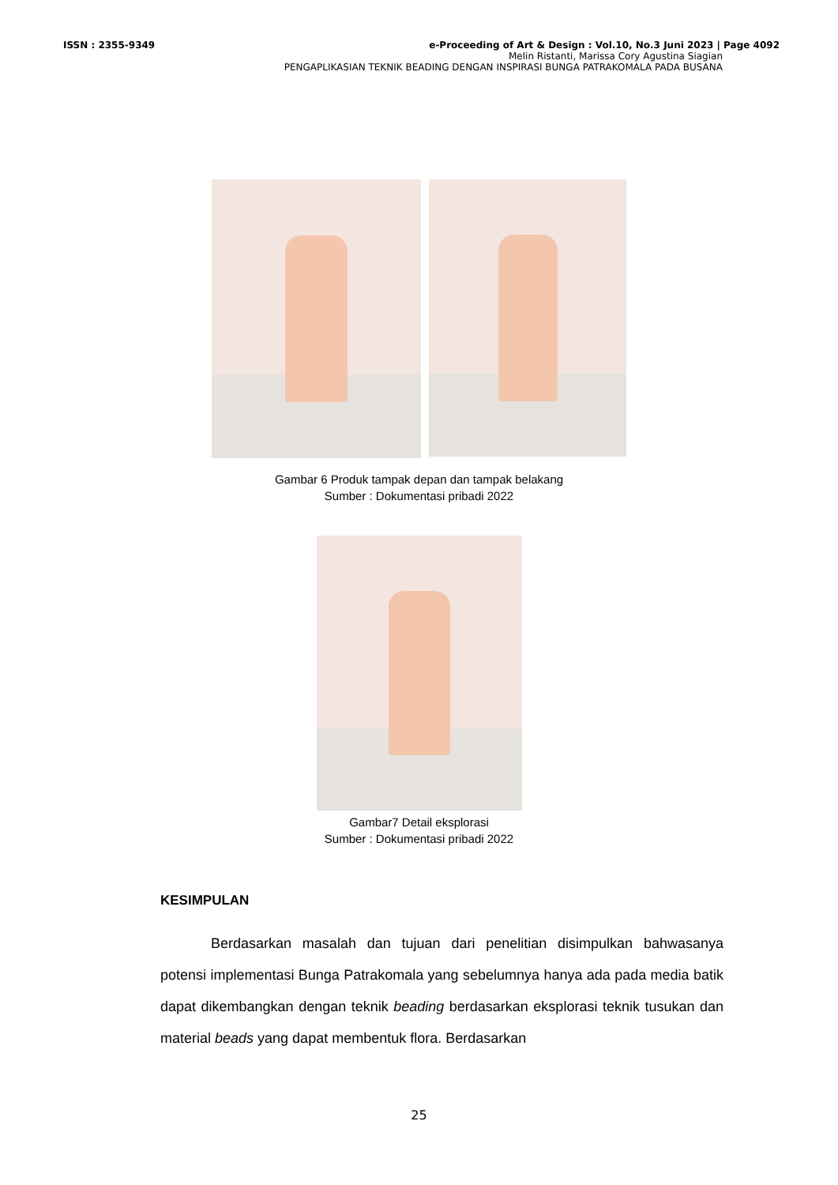ISSN : 2355-9349 e-Proceeding of Art & Design : Vol.10, No.3 Juni 2023 | Page 4092
Melin Ristanti, Marissa Cory Agustina Siagian
PENGAPLIKASIAN TEKNIK BEADING DENGAN INSPIRASI BUNGA PATRAKOMALA PADA BUSANA
Gambar 6 Produk tampak depan dan tampak belakang
Sumber : Dokumentasi pribadi 2022
Gambar7 Detail eksplorasi
Sumber : Dokumentasi pribadi 2022
KESIMPULAN
Berdasarkan masalah dan tujuan dari penelitian disimpulkan bahwasanya potensi implementasi Bunga Patrakomala yang sebelumnya hanya ada pada media batik dapat dikembangkan dengan teknik beading berdasarkan eksplorasi teknik tusukan dan material beads yang dapat membentuk flora. Berdasarkan
25